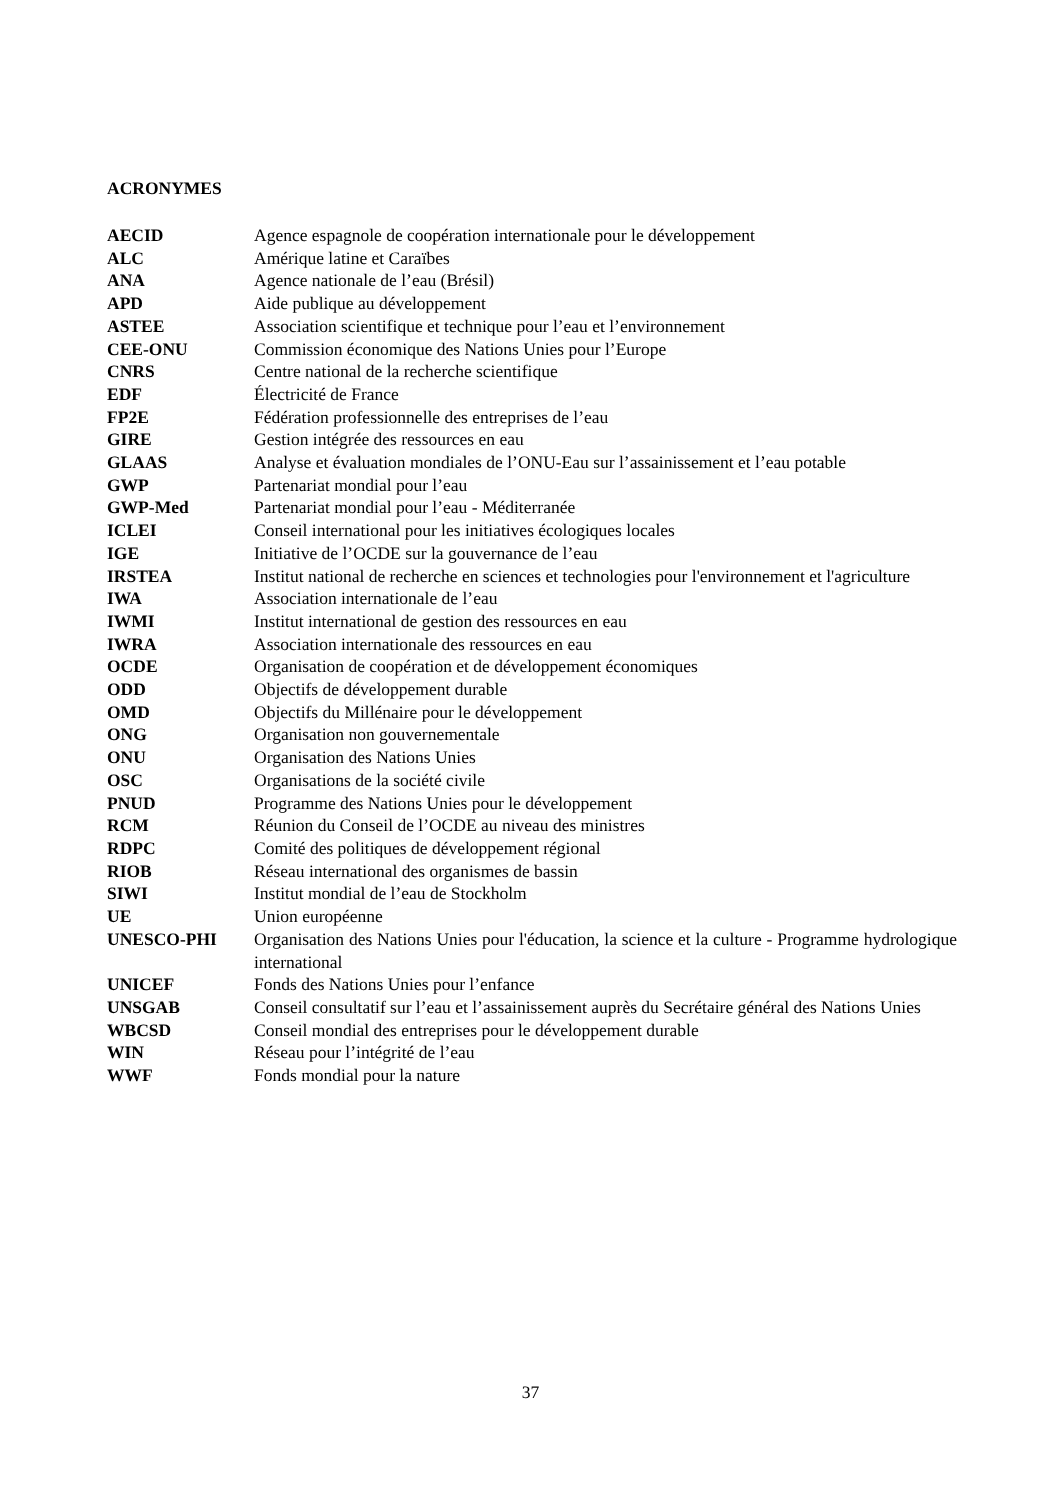ACRONYMES
AECID Agence espagnole de coopération internationale pour le développement
ALC Amérique latine et Caraïbes
ANA Agence nationale de l’eau (Brésil)
APD Aide publique au développement
ASTEE Association scientifique et technique pour l’eau et l’environnement
CEE-ONU Commission économique des Nations Unies pour l’Europe
CNRS Centre national de la recherche scientifique
EDF Électricité de France
FP2E Fédération professionnelle des entreprises de l’eau
GIRE Gestion intégrée des ressources en eau
GLAAS Analyse et évaluation mondiales de l’ONU-Eau sur l’assainissement et l’eau potable
GWP Partenariat mondial pour l’eau
GWP-Med Partenariat mondial pour l’eau - Méditerranée
ICLEI Conseil international pour les initiatives écologiques locales
IGE Initiative de l’OCDE sur la gouvernance de l’eau
IRSTEA Institut national de recherche en sciences et technologies pour l'environnement et l'agriculture
IWA Association internationale de l’eau
IWMI Institut international de gestion des ressources en eau
IWRA Association internationale des ressources en eau
OCDE Organisation de coopération et de développement économiques
ODD Objectifs de développement durable
OMD Objectifs du Millénaire pour le développement
ONG Organisation non gouvernementale
ONU Organisation des Nations Unies
OSC Organisations de la société civile
PNUD Programme des Nations Unies pour le développement
RCM Réunion du Conseil de l’OCDE au niveau des ministres
RDPC Comité des politiques de développement régional
RIOB Réseau international des organismes de bassin
SIWI Institut mondial de l’eau de Stockholm
UE Union européenne
UNESCO-PHI Organisation des Nations Unies pour l'éducation, la science et la culture - Programme hydrologique international
UNICEF Fonds des Nations Unies pour l’enfance
UNSGAB Conseil consultatif sur l’eau et l’assainissement auprès du Secrétaire général des Nations Unies
WBCSD Conseil mondial des entreprises pour le développement durable
WIN Réseau pour l’intégrité de l’eau
WWF Fonds mondial pour la nature
37